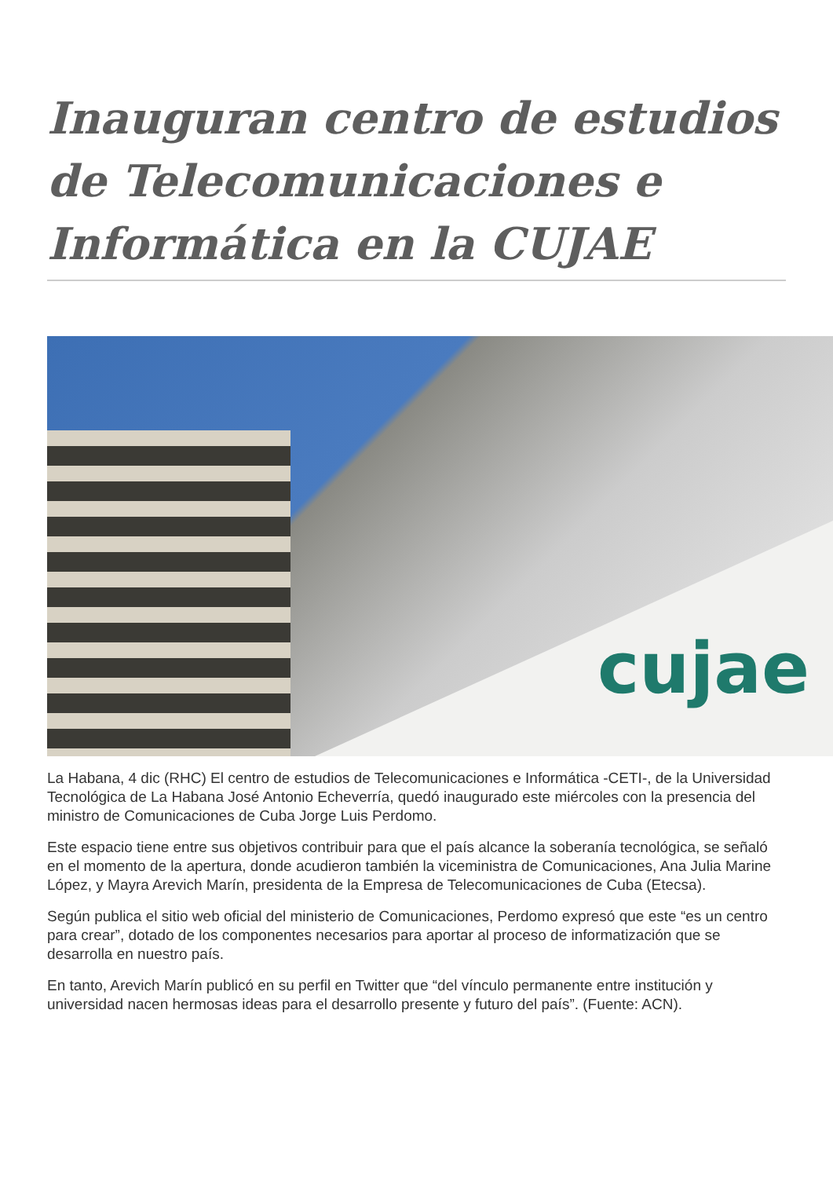Inauguran centro de estudios de Telecomunicaciones e Informática en la CUJAE
cujae
La Habana, 4 dic (RHC) El centro de estudios de Telecomunicaciones e Informática -CETI-, de la Universidad Tecnológica de La Habana José Antonio Echeverría, quedó inaugurado este miércoles con la presencia del ministro de Comunicaciones de Cuba Jorge Luis Perdomo.
Este espacio tiene entre sus objetivos contribuir para que el país alcance la soberanía tecnológica, se señaló en el momento de la apertura, donde acudieron también la viceministra de Comunicaciones, Ana Julia Marine López, y Mayra Arevich Marín, presidenta de la Empresa de Telecomunicaciones de Cuba (Etecsa).
Según publica el sitio web oficial del ministerio de Comunicaciones, Perdomo expresó que este “es un centro para crear”, dotado de los componentes necesarios para aportar al proceso de informatización que se desarrolla en nuestro país.
En tanto, Arevich Marín publicó en su perfil en Twitter que “del vínculo permanente entre institución y universidad nacen hermosas ideas para el desarrollo presente y futuro del país”. (Fuente: ACN).